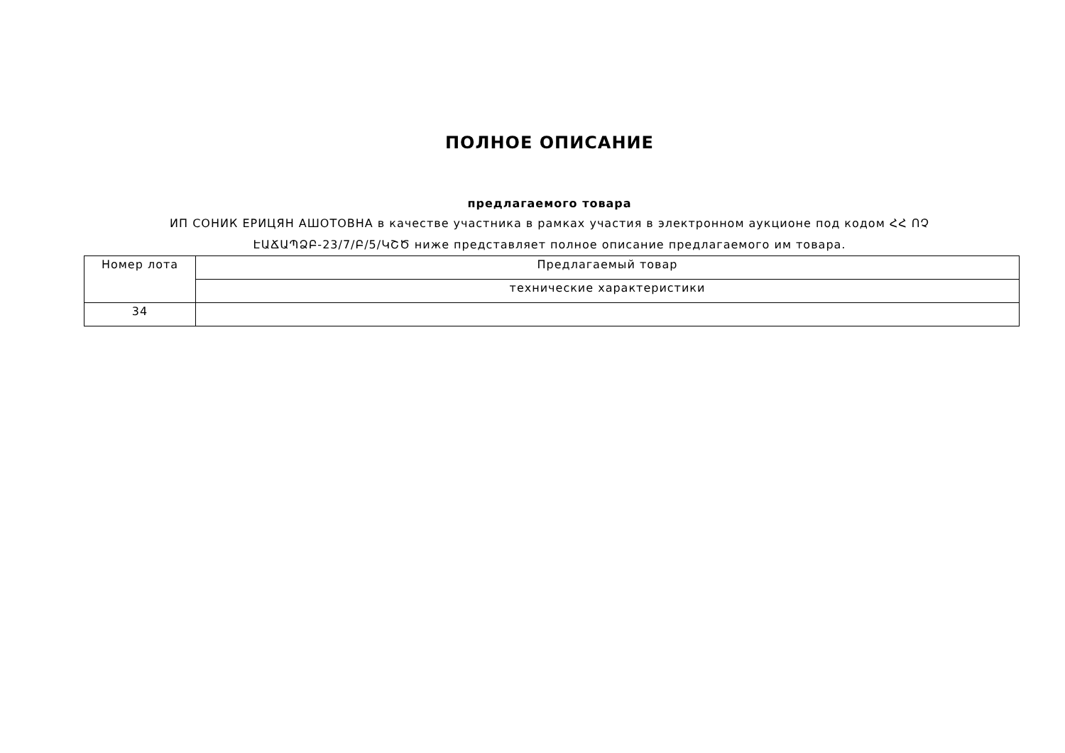ПОЛНОЕ ОПИСАНИЕ
предлагаемого товара
ИП СОНИК ЕРИЦЯН АШОТОВНА в качестве участника в рамках участия в электронном аукционе под кодом ՀՀ ՈՉ
ԷԱՃԱՊՁԲ-23/7/Բ/5/ԿՇԾ ниже представляет полное описание предлагаемого им товара.
| Номер лота | Предлагаемый товар |
| | технические характеристики |
| 34 | |